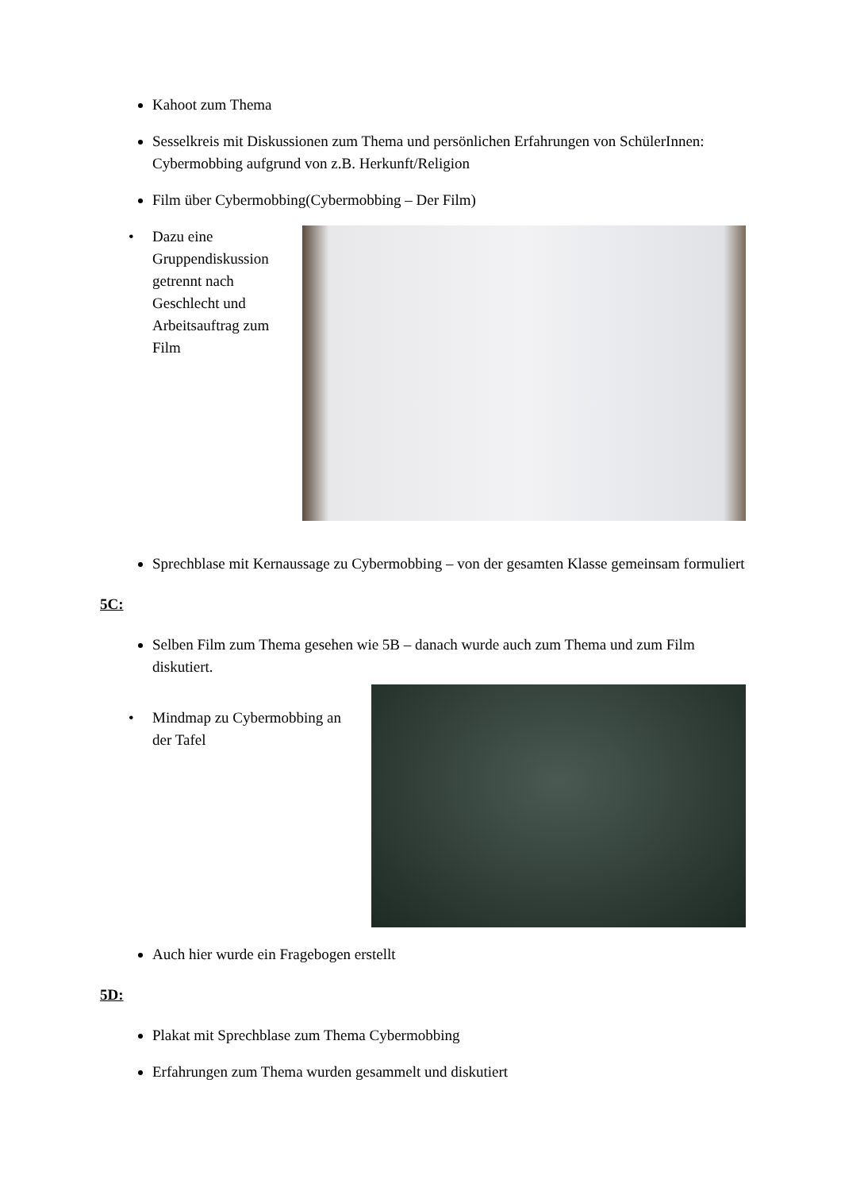Kahoot zum Thema
Sesselkreis mit Diskussionen zum Thema und persönlichen Erfahrungen von SchülerInnen: Cybermobbing aufgrund von z.B. Herkunft/Religion
Film über Cybermobbing(Cybermobbing – Der Film)
• Dazu eine Gruppendiskussion getrennt nach Geschlecht und Arbeitsauftrag zum Film
Sprechblase mit Kernaussage zu Cybermobbing – von der gesamten Klasse gemeinsam formuliert
5C:
Selben Film zum Thema gesehen wie 5B – danach wurde auch zum Thema und zum Film diskutiert.
• Mindmap zu Cybermobbing an der Tafel
Auch hier wurde ein Fragebogen erstellt
5D:
Plakat mit Sprechblase zum Thema Cybermobbing
Erfahrungen zum Thema wurden gesammelt und diskutiert